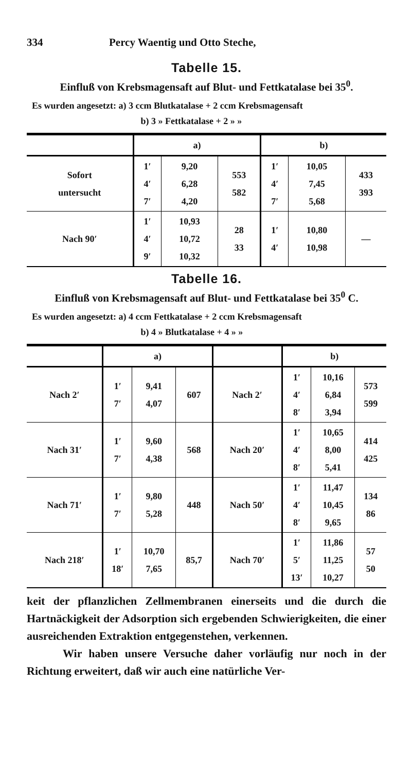334 Percy Waentig und Otto Steche,
Tabelle 15.
Einfluß von Krebsmagensaft auf Blut- und Fettkatalase bei 35<sup>0</sup>.
Es wurden angesetzt: a) 3 ccm Blutkatalase + 2 ccm Krebsmagensaft
b) 3 » Fettkatalase + 2 » »
| | a) | | | b) | | |
| --- | --- | --- | --- | --- | --- | --- |
| Sofort untersucht | 1′ 4′ 7′ | 9,20 6,28 4,20 | 553 582 | 1′ 4′ 7′ | 10,05 7,45 5,68 | 433 393 |
| Nach 90′ | 1′ 4′ 9′ | 10,93 10,72 10,32 | 28 33 | 1′ 4′ | 10,80 10,98 | — |
Tabelle 16.
Einfluß von Krebsmagensaft auf Blut- und Fettkatalase bei 35<sup>0</sup> C.
Es wurden angesetzt: a) 4 ccm Fettkatalase + 2 ccm Krebsmagensaft
b) 4 » Blutkatalase + 4 » »
| | a) | | | | b) | | |
| --- | --- | --- | --- | --- | --- | --- | --- |
| Nach 2′ | 1′ 7′ | 9,41 4,07 | 607 | Nach 2′ | 1′ 4′ 8′ | 10,16 6,84 3,94 | 573 599 |
| Nach 31′ | 1′ 7′ | 9,60 4,38 | 568 | Nach 20′ | 1′ 4′ 8′ | 10,65 8,00 5,41 | 414 425 |
| Nach 71′ | 1′ 7′ | 9,80 5,28 | 448 | Nach 50′ | 1′ 4′ 8′ | 11,47 10,45 9,65 | 134 86 |
| Nach 218′ | 1′ 18′ | 10,70 7,65 | 85,7 | Nach 70′ | 1′ 5′ 13′ | 11,86 11,25 10,27 | 57 50 |
keit der pflanzlichen Zellmembranen einerseits und die durch die Hartnäckigkeit der Adsorption sich ergebenden Schwierigkeiten, die einer ausreichenden Extraktion entgegenstehen, verkennen.
Wir haben unsere Versuche daher vorläufig nur noch in der Richtung erweitert, daß wir auch eine natürliche Ver-